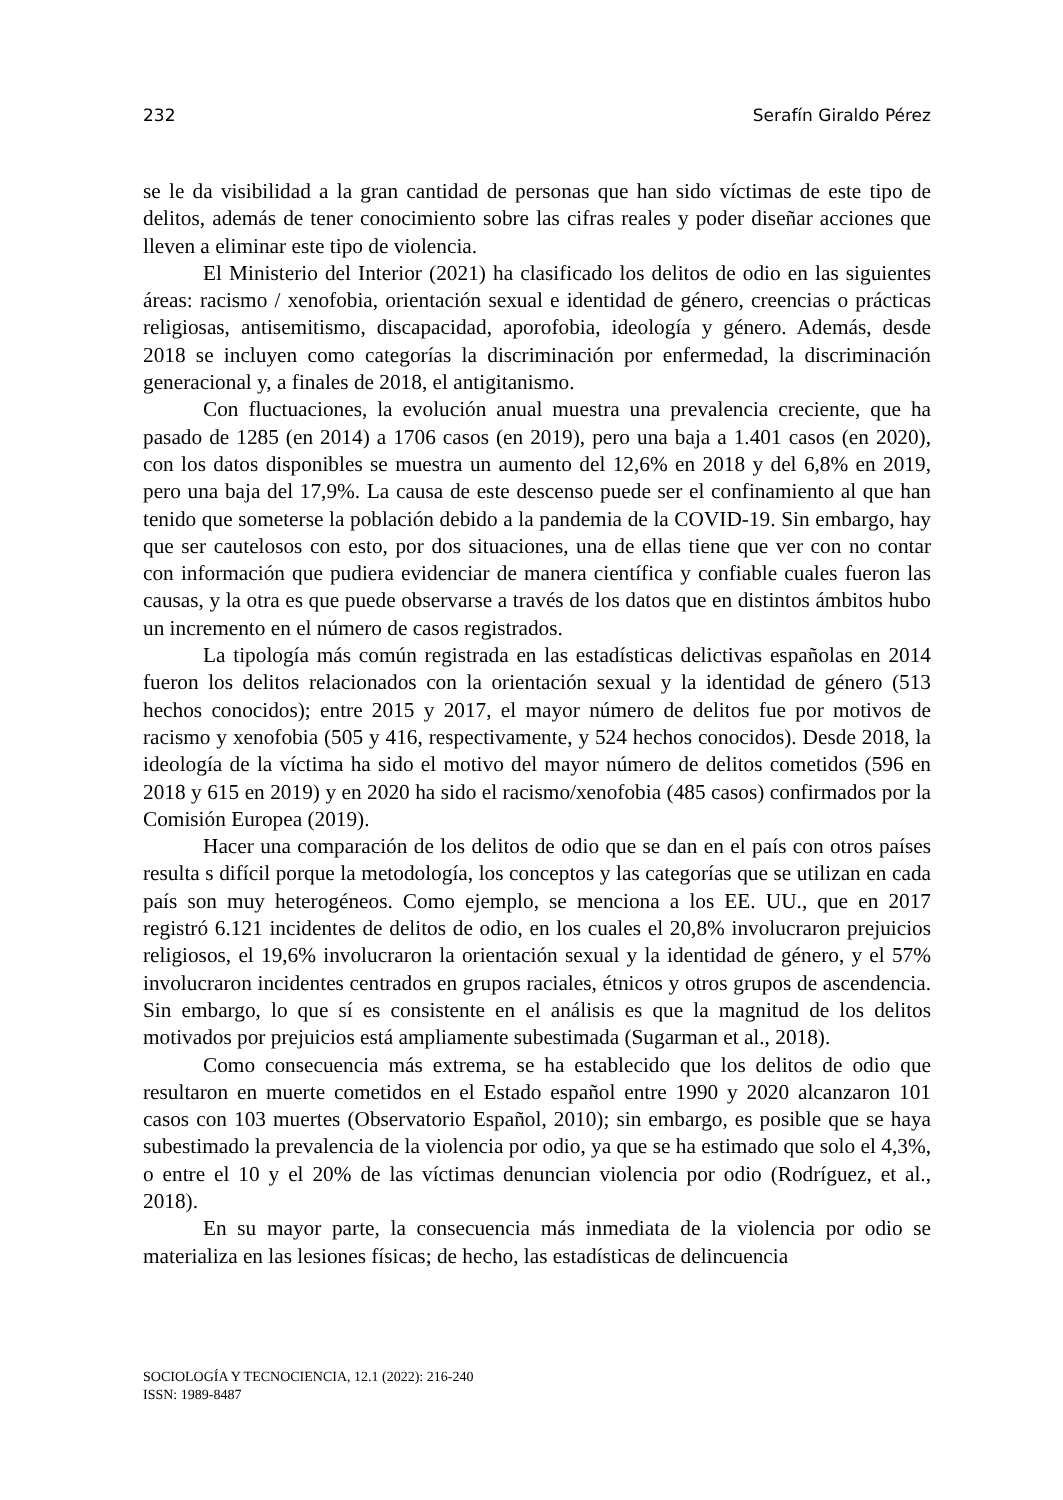232 Serafín Giraldo Pérez
se le da visibilidad a la gran cantidad de personas que han sido víctimas de este tipo de delitos, además de tener conocimiento sobre las cifras reales y poder diseñar acciones que lleven a eliminar este tipo de violencia.
El Ministerio del Interior (2021) ha clasificado los delitos de odio en las siguientes áreas: racismo / xenofobia, orientación sexual e identidad de género, creencias o prácticas religiosas, antisemitismo, discapacidad, aporofobia, ideología y género. Además, desde 2018 se incluyen como categorías la discriminación por enfermedad, la discriminación generacional y, a finales de 2018, el antigitanismo.
Con fluctuaciones, la evolución anual muestra una prevalencia creciente, que ha pasado de 1285 (en 2014) a 1706 casos (en 2019), pero una baja a 1.401 casos (en 2020), con los datos disponibles se muestra un aumento del 12,6% en 2018 y del 6,8% en 2019, pero una baja del 17,9%. La causa de este descenso puede ser el confinamiento al que han tenido que someterse la población debido a la pandemia de la COVID-19. Sin embargo, hay que ser cautelosos con esto, por dos situaciones, una de ellas tiene que ver con no contar con información que pudiera evidenciar de manera científica y confiable cuales fueron las causas, y la otra es que puede observarse a través de los datos que en distintos ámbitos hubo un incremento en el número de casos registrados.
La tipología más común registrada en las estadísticas delictivas españolas en 2014 fueron los delitos relacionados con la orientación sexual y la identidad de género (513 hechos conocidos); entre 2015 y 2017, el mayor número de delitos fue por motivos de racismo y xenofobia (505 y 416, respectivamente, y 524 hechos conocidos). Desde 2018, la ideología de la víctima ha sido el motivo del mayor número de delitos cometidos (596 en 2018 y 615 en 2019) y en 2020 ha sido el racismo/xenofobia (485 casos) confirmados por la Comisión Europea (2019).
Hacer una comparación de los delitos de odio que se dan en el país con otros países resulta s difícil porque la metodología, los conceptos y las categorías que se utilizan en cada país son muy heterogéneos. Como ejemplo, se menciona a los EE. UU., que en 2017 registró 6.121 incidentes de delitos de odio, en los cuales el 20,8% involucraron prejuicios religiosos, el 19,6% involucraron la orientación sexual y la identidad de género, y el 57% involucraron incidentes centrados en grupos raciales, étnicos y otros grupos de ascendencia. Sin embargo, lo que sí es consistente en el análisis es que la magnitud de los delitos motivados por prejuicios está ampliamente subestimada (Sugarman et al., 2018).
Como consecuencia más extrema, se ha establecido que los delitos de odio que resultaron en muerte cometidos en el Estado español entre 1990 y 2020 alcanzaron 101 casos con 103 muertes (Observatorio Español, 2010); sin embargo, es posible que se haya subestimado la prevalencia de la violencia por odio, ya que se ha estimado que solo el 4,3%, o entre el 10 y el 20% de las víctimas denuncian violencia por odio (Rodríguez, et al., 2018).
En su mayor parte, la consecuencia más inmediata de la violencia por odio se materializa en las lesiones físicas; de hecho, las estadísticas de delincuencia
SOCIOLOGÍA Y TECNOCIENCIA, 12.1 (2022): 216-240
ISSN: 1989-8487